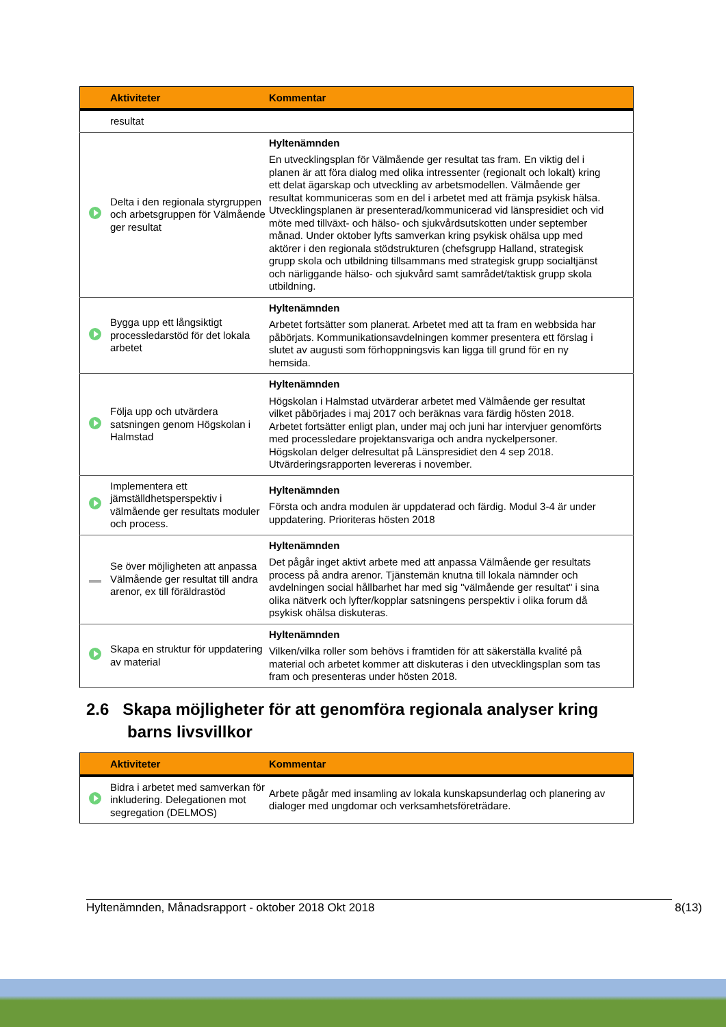| | Aktiviteter | Kommentar |
| --- | --- | --- |
| | resultat | |
| | Delta i den regionala styrgruppen och arbetsgruppen för Välmående ger resultat | Hyltenämnden En utvecklingsplan för Välmående ger resultat tas fram. En viktig del i planen är att föra dialog med olika intressenter (regionalt och lokalt) kring ett delat ägarskap och utveckling av arbetsmodellen. Välmående ger resultat kommuniceras som en del i arbetet med att främja psykisk hälsa. Utvecklingsplanen är presenterad/kommunicerad vid länspresidiet och vid möte med tillväxt- och hälso- och sjukvårdsutskotten under september månad. Under oktober lyfts samverkan kring psykisk ohälsa upp med aktörer i den regionala stödstrukturen (chefsgrupp Halland, strategisk grupp skola och utbildning tillsammans med strategisk grupp socialtjänst och närliggande hälso- och sjukvård samt samrådet/taktisk grupp skola utbildning. |
| | Bygga upp ett långsiktigt processledarstöd för det lokala arbetet | Hyltenämnden Arbetet fortsätter som planerat. Arbetet med att ta fram en webbsida har påbörjats. Kommunikationsavdelningen kommer presentera ett förslag i slutet av augusti som förhoppningsvis kan ligga till grund för en ny hemsida. |
| | Följa upp och utvärdera satsningen genom Högskolan i Halmstad | Hyltenämnden Högskolan i Halmstad utvärderar arbetet med Välmående ger resultat vilket påbörjades i maj 2017 och beräknas vara färdig hösten 2018. Arbetet fortsätter enligt plan, under maj och juni har intervjuer genomförts med processledare projektansvariga och andra nyckelpersoner. Högskolan delger delresultat på Länspresidiet den 4 sep 2018. Utvärderingsrapporten levereras i november. |
| | Implementera ett jämställdhetsperspektiv i välmående ger resultats moduler och process. | Hyltenämnden Första och andra modulen är uppdaterad och färdig. Modul 3-4 är under uppdatering. Prioriteras hösten 2018 |
| | Se över möjligheten att anpassa Välmående ger resultat till andra arenor, ex till föräldrastöd | Hyltenämnden Det pågår inget aktivt arbete med att anpassa Välmående ger resultats process på andra arenor. Tjänstemän knutna till lokala nämnder och avdelningen social hållbarhet har med sig "välmående ger resultat" i sina olika nätverk och lyfter/kopplar satsningens perspektiv i olika forum då psykisk ohälsa diskuteras. |
| | Skapa en struktur för uppdatering av material | Hyltenämnden Vilken/vilka roller som behövs i framtiden för att säkerställa kvalité på material och arbetet kommer att diskuteras i den utvecklingsplan som tas fram och presenteras under hösten 2018. |
2.6 Skapa möjligheter för att genomföra regionala analyser kring barns livsvillkor
| | Aktiviteter | Kommentar |
| --- | --- | --- |
| | Bidra i arbetet med samverkan för inkludering. Delegationen mot segregation (DELMOS) | Arbete pågår med insamling av lokala kunskapsunderlag och planering av dialoger med ungdomar och verksamhetsföreträdare. |
Hyltenämnden, Månadsrapport - oktober 2018 Okt 2018 8(13)